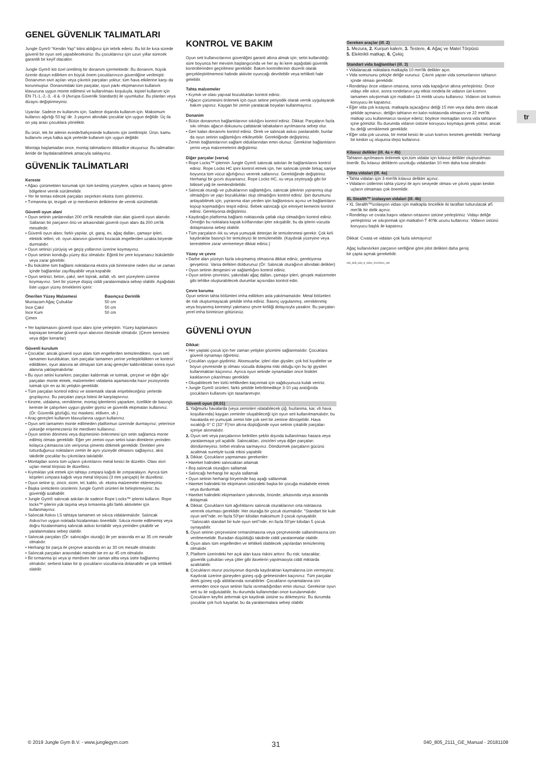GENEL GÜVENLIK TALIMATLARI
Jungle Gym® "Kendin Yap" kitini aldığınız için tebrik ederiz. Bu kit ile kısa sürede güvenli bir oyun seti yapabileceksiniz: Bu çocuklarınız için uzun yıllar sürecek garantili bir keyif olacaktır.
Jungle Gym® kiti özel üretilmiş bir donanım içermektedir. Bu donanım, büyük özenle dizayn edilirken en büyük önem çocuklarınızın güvenliğine verilmiştir. Donanımın sivri açıları veya çıkıntılı parçaları yoktur; tüm hava etkilerine karşı da korunmuştur. Donanımdaki tüm parçalar, oyun parkı ekipmanının kullanım klavuzuna uygun monte edilmesi ve kullanılması koşuluyla, kişisel kullanım için EN 71-1,-2,-3, -8 & -9 (Avrupa Güvenlik Standardı) ile uyumludur. Bu planları veya dizaynı değiştirmeyiniz.
Uyarılar. Sadece ev kullanımı için. Sadece dışarıda kullanım için. Maksimum kullanıcı ağırlığı 50 kg' dir. 3 yaşının altındaki çocuklar için uygun değildir. Üç ila on yaş arası çocuklara yöneliktir.
Bu ürün, tek bir ailenin evinde/bahçesinde kullanımı için üretilmiştir. Ürün, kamu kullanımı veya halka açık yerlerde kullanım için uygun değildir.
Montaja başlamadan once, montaj talimatlarını dikkatlice okuyunuz. Bu talimatları ileride de faydalanabilmek amacıyla saklayınız.
GÜVENLİK TALİMATLARI
Kereste
• Ağacı çürümekten korumak için tüm kesilmiş yüzeylere, uçlara ve basınç gören bölgelere vernik sürülmelidir.
• Yer ile temas edecek parçaları seçerken ekstra özen gösteriniz.
• Tırmanma ipi, tezgah ve ip merdivenin deliklerine de vernik sürülmelidir.
Güvenli oyun alani
• Oyun setinin yanlarından 200 cm'lik mesafede olan alan güvenli oyun alanıdır. Sallanan bir parçanın önü ve arkasındaki güvenli oyun alanı da 200 cm'lik mesafedir.
• Güvenli oyun alanı; farklı yapılar, çit, garaj, ev, ağaç dalları, çamaşır ipleri, elektrik telleri, vb. oyun alanının güvenini bozacak engellerden uzakta biryerde durmalıdır.
• Oyun setinizi yürüyüş ve geçiş yollarının üzerine koymayınız.
• Oyun setinin konduğu yüzey düz olmalıdır. Eğimli bir yere koyarsanız bükülebilir veya zarar görebilir.
• Bu bükülme tüm bağlantı noktalarına ekstra yük binmesine neden olur ve zaman içinde bağlantılar zayıflayabilir veya kopabilir.
• Oyun setinizi, beton, çakıl, sert toprak, asfalt, vb. sert yüzeylerin üzerine koymayınız. Sert bir yüzeye düşüş ciddi yaralanmalara sebep olabilir. Aşağıdaki liste uygun yüzey örneklerini içerir:
| Önerilen Yüzey Malzemesi | Basınçsız Derinlik |
| --- | --- |
| Muntazam Ağaç Çubuklar | 50 cm |
| İnce Çakıl | 50 cm |
| İnce Kum | 50 cm |
| Çimen | |
• Yer kaplamasını güvenli oyun alanı içine yerleştirin. Yüzey kaplamasını kapsayan kenarlar güvenli oyun alanının ötesinde olmalıdır. (Çevre kerestesi veya diğer kenarlar)
Güvenli kurulum
• Çocuklar; ancak güvenli oyun alanı tüm engellerden temizlendikten, oyun seti tamamen kurulduktan, tüm parçalar tamamen yerine yerleştirildikten ve kontrol edildikten, oyun alanına ait olmayan tüm araç-gereçler kaldırıldıktan sonra oyun alanına yaklaşmalıdırlar.
• Bu oyun setini kurarken; parçaları kaldırmak ve tutmak, çerçeve ve diğer ağır parçaları monte etmek, malzemeleri vidalama aşamasında hazır pozisyonda tutmak için en az iki yetişkin gereklidir.
• Tüm parçaları kontrol ediniz ve sistematik olarak erişebileceğiniz yerlerde gruplayınız. Bu parçaları parça listesi ile karşılaştırınız.
• Kesme, vidalama, vernikleme, montaj işlemlerini yaparken, özellikle de basınçlı kereste ile çalışırken uygun giysiler giyiniz ve güvenlik ekipmaları kullanınız. (Ör: Güvenlik gözlüğü, toz maskesi, eldiven, vb.)
• Araç-gereçleri kullanım klavuzlarına uygun kullanınız.
• Oyun seti tamamen monte edilmeden platformun üzerinde durmayınız; yeterince yükseğe erişemezseniz bir merdiven kullanınız.
• Oyun setinin dönmesi veya düşmesinin önlenmesi için setin sağlamca monte edilmiş olması gereklidir. Eğer yer zemini oyun setini tutan direklerin yerinden kolayca çıkmasına izin veriyorsa çimento dökmek gereklidir. Direkleri yere tutturduğunuz noktaların zemin ile aynı yüzeyde olmasını sağlayınız, aksi takdirde çocuklar bu çıkıntılara takılabilir.
• Montajdan sonra tüm uçların çıkıntılarını metal kesici ile düzeltin. Olası sivri uçları metal törpüsü ile düzeltiniz.
• Kıymıkları yok etmek için tahtayı zımpara kağıdı ile zımparalayın. Ayrıca tüm köşeleri zımpara kağıdı veya metal törpüsü (3 mm yarıçaplı) ile düzeltiniz.
• Oyun setine ip, zincir, sicim, tel, kablo, vb. ekstra malzemeler eklemeyiniz.
• Başka üreticilerin ürünlerini Jungle Gym® ürünleri ile birleştirmeyiniz; bu güvenliği azaltabilir.
• Jungle Gym® salıncak askıları ile sadece Rope Locks™ iplerini kullanın. Rope locks™ iplerini yük taşıma veya tırmanma gibi farklı aktiviteler için kullanmayınız.
• Salıncak Askısı LS tahtaya tamamen ve sıkıca vidalanmalıdır. Salıncak Askısı'nın uygun noktada hizalanması önemlidir. Sıkıca monte edilmemiş veya doğru hizalanmamış salıncak askısı kırılabilir veya yerinden çıkabilir ve yaralanmalara sebep olabilir.
• Salıncak parçaları (Ör: salıncağın oturağı) ile yer arasında en az 35 cm mesafe olmalıdır.
• Herhangi bir parça ile çerçeve arasında en az 30 cm mesafe olmalıdır.
• Salıncak parçaları arasındaki mesafe ise en az 45 cm olmalıdır.
• Bir tırmanma ipi veya ip merdiven her zaman altta veya üstte bağlanmış olmalıdır; serbest kalan bir ip çocukların vücutlarına dolanabilir ve çok tehlikeli olabilir.
KONTROL VE BAKIM
Oyun seti kullanıcılarının güvenliğini garanti altına almak için; setin kullanıldığı süre boyunca her mevsim başlangıcında ve her ay iki kere aşağıdaki güvenlik kontrollerinden geçirilmesi gereklidir. Bakım kontrollerinin düzenli olarak gerçekleştirilmemesi halinde aktivite oyuncağı devrilebilir veya tehlikeli hale gelebilir.
Tahta malzemeler
• Kıymık ve olası yapısal bozuklukları kontrol ediniz.
• Ağacın çürümesini önlemek için oyun setine periyodik olarak vernik uygulayarak bakım yapınız. Kaygan bir zemin yaratacak boyaları kullanmayınız.
Donanim
• Bütün donanımın bağlantılarının sıkılığını kontrol ediniz. Dikkat: Parçaların fazla sıkı olması ağacın dokusunu çatlatarak tabakaların ayrılmasına sebep olur.
• Geri kalan donanımı kontrol ediniz. Direk ve salıncak askısı paslanabilir, bunlar da oyun setinin sağlamlığını etkileyebilir. Gerektiğinde değiştiriniz.
• Zemin bağlantılarının sağlam olduklarından emin olunuz. Gerekirse bağlantıların yerini veya malzemelerini değiştiriniz.
Diğer parçalar (varsa)
• Rope Locks™ iplerinin Jungle Gym® salıncak askıları ile bağlantılarını kontrol ediniz. Rope Locks HC ipini kontrol etmek için, her salıncak ipinde birkaç saniye boyunca tüm vücut ağırlığınızı vererek sallanınız. Gerektiğinde değiştiriniz. Herhangi bir gıcırtı duyarsanız, Rope Locks HC, su veya zeytinyağı gibi bir bitkisel yağ ile nemlendirilebilir.
• Salıncak oturağı ve çubuklarının sağlamlığını, salıncak iplerinin yıpranmış olup olmadığını ve yapı bozuklukları olup olmadığını kontrol ediniz. İpin durumunu anlayabilmek için, yıpranma olan yerden ipin bağlantısını açınız ve bağlantıların kopup kopmadığını tespit ediniz. Bebek salıncağı için emniyet kemerini kontrol ediniz. Gerekiyorsa değiştiriniz.
• Kaydırağın platforma bağlantı noktasında çatlak olup olmadığını kontrol ediniz. Örneğin bu noktalara kapak kılıflarından ipler sıkışabilir, bu da iplerin vücuda dolaşmasına sebep olabilir.
• Tüm parçaların ılık su veya yumuşak deterjan ile temizlenmesi gerekir. Çok kirli kaydıraklar basınçlı bir temizleyici ile temizlenebilir. (Kaydırak yüzeyine veya kerestelere zarar vermemeye dikkat ediniz.)
Yüzey ve çevre
• Darbe alan yüzeyin fazla sıkışmamış olmasına dikkat ediniz, gerekiyorsa gevşetiniz. Varsa delikleri doldurunuz (Ör: Salıncak oturağının altındaki delikler)
• Oyun setinin dengesini ve sağlamlığını kontrol ediniz.
• Oyun setinin çevresini, yakındaki ağaç dalları, çamaşır ipleri, gevşek malzemeler gibi tehlike oluşturabilecek durumlar açısından kontrol edin.
Çevre koruma
Oyun setinin tahta bölümleri imha edilirken asla yakılmamalıdır. Metal bölümleri de risk oluşturmayacak şekilde imha ediniz. Basınç uygulanmış, verniklenmiş veya boyanmış keresteyi yakmanız çevre kirliliği dolayısıyla yasaktır. Bu parçaları yerel imha biriminize götürünüz.
GÜVENLİ OYUN
Dikkat:
• Her yaştaki çocuk için her zaman yetişkin gözetimi sağlanmalıdır. Çocuklara güvenli oynamayı öğretiniz.
• Çocukları uygun giydiriniz. Aksesuarlar, ipleri olan giysiler, çok bol kıyafetler ve boyun çevresinde ip olması vücuda dolaşma riski olduğu için bu tip giysileri kullanmaktan kaçınınız. Ayrıca oyun setinde oynamadan once bisiklet kasklarının çıkarılması gereklidir.
• Oluşabilecek her türlü tehlikeden kaçınmak için sağduyunuza kulak veriniz.
• Jungle Gym® ürünleri, farklı şekilde belirtilmedikçe 3-10 yaş aralığında çocukların kullanımı için tasarlanmıştır.
Güvenli oyun (ill.01)
1. Yağmurlu havalarda (veya zeminleri ıslatabilecek çiğ, buzlanma, kar, vb hava koşullarında) kaygan zeminler oluşabileceği için oyun seti kullanılmamalıdır; bu havalarda en yumuşak zemin bile çok sert bir zemine dönüşebilir. Hava sıcaklığı 0° C (32° F)'nin altına düştüğünde oyun setinin çıkabilir parçaları içeriye alınmalıdır.
2. Oyun seti veya parçalarının belirtilen şeklin dışında kullanılması hasara veya yaralanmaya yol açabilir. Salıncakları, zincirleri veya diğer parçaları döndürmeyiniz, birbiri etrafına sarmayınız. Döndürmek parçaların gücünü azaltmak suretiyle tuzak etkisi yapabilir.
3. Dikkat: Çocukların yapmaması gerekenler:
• Hareket halindeki salıncaktan atlamak
• Boş salıncak oturağını sallamak
• Salıncağı herhangi bir açıyla sallamak
• Oyun setinin herhangi biryerinde baş aşağı sallanmak
• Hareket halindeki bir ekipmanın üstündeki başka bir çocuğa müdahele etmek veya durdurmak
• Hareket halindeki ekipmanların yakınında, önünde, arkasında veya arasında dolaşmak
4. Dikkat: Çocukların tüm ağırlıklarını salıncak oturaklarının orta noktasına vererek oturması gereklidir. Her oturağa bir çocuk oturmalıdır. "Standart bir kule oyun seti"nde; en fazla 50'şer kilodan maksimum 3 çocuk oynayabilir. "Salıncaklı standart bir kule oyun seti"nde; en fazla 50'şer kilodan 5 çocuk oynayabilir.
5. Oyun setinin çerçevesine tırmanılmasına veya çerçevesinde sallanılmasına izin verilmemelidir. Buradan düşüldüğü takdirde ciddi yaralanmalar olabilir.
6. Oyun alanı tüm engellerden ve tehlikeli olabilecek yapılardan temizlenmiş olmalıdır.
7. Platform üzerindeki her açık alan kaza riskini arttırır. Bu risk; tutacaklar, güvenlik çubukları veya çitler gibi ilavelerin yapılmasıyla ciddi miktarda azaltılabilir.
8. Çocukların oturur pozisyonun dışında kaydıraktan kaymalarına izin vermeyiniz. Kaydırak üzerine güneyden güneş ışığı gelmesinden kaçınınız. Tüm parçalar direk güneş ışığı aldıklarında ısınabilirler. Çocukların oynamalarına izin vermeden once oyun setinin fazla ısınmadığından emin olunuz. Gerekirse oyun seti su ile soğutulabilir, bu durumda kullanımdan once kurulanmalıdır. Çocukların keyfini arttırmak için kaydırak üstüne su dökmeyiniz. Bu durumda çocuklar çok hızlı kayarlar, bu da yaralanmalara sebep olabilir.
Gereken araçlar (ill. 2)
1. Mezura, 2. Kurşun kalem, 3. Testere, 4. Ağaç ve Matel Törpüsü
5. Elektrikli matkap, 6. Çekiç
Standart vida bağlantilari (ill. 3)
• Vidalanacak noktalara matkapla 10 mm'lik delikler açın.
• Vida somununu çekiçle deliğe vurunuz. Çıkıntı yapan vida somunlarının tahtanın içinde olması gereklidir.
• Rondelayı önce vidanın ortasına, sonra vida kapağının altına yerleştiriniz. Önce vidayı elle sıkın, sonra rondelanın yay etkisi rondela ile vidanın üst kısmını tamamen sıkıştırmak için matkabın 13 mmlik ucunu kullanınız. Vidanın üst kısmını koruyucu ile kapatınız.
• Eğer vida çok kısaysa, matkapla açacağınız deliği 15 mm veya daha derin olacak şekilde açmanızı, deliğin tahtanın en kalın noktasında olmasını ve 22 mm'lik matkap ucu kullanmanızı tavsiye ederiz; böylece montajdan sonra vida tahtanın içine gömülür. Bu durumda vidanın üstüne koruyucu koymaya gerek yoktur, ancak bu deliği verniklemek gereklidir.
• Eğer vida çok uzunsa, bir metal kesici ile uzun kısmını kesmek gereklidir. Herhangi bir keskin uç oluşursa törpü kullanınız.
Kilavuz delikler (ill. 4a + 4b)
Tahtanın ayrılmasını önlemek için,tüm vidalar için kılavuz delikler oluşturulması önerilir. Bu kılavuz deliklerin uzunluğu vidalardan 10 mm daha kısa olmalıdır.
Tahta vidalari (ill. 4a)
• Tahta vidaları için 3 mm'lik kılavuz delikler açınız.
• Vidaların üstlerinin tahta yüzeyi ile aynı seviyede olması ve çıkıntı yapan keskin uçların olmaması çok önemlidir.
XL Stealth™ izolasyon vidalari (ill. 4b)
• XL Stealth™izolasyon vidası için matkapla öncelikle iki taraftan tutturulacak ø5 mm'lik bir delik açınız.
• Rondelayı ve cıvata başını vidanın ortasının üstüne yerleştiriniz. Vidayı deliğe yerleştiriniz ve sıkıştırmak için matkabın T 40'lik ucunu kullanınız. Vidanın üstünü koruyucu başlık ile kapatınız.
Dikkat: Cıvata ve vidaları çok fazla sıkmayınız!
Ağaç kullanılırken parçanın sertliğine göre pilot delikleri daha geniş
bir çapta açmak gerekebilir.
040_805_GSI_tr_0300_20120911_nlA
tr
© 2019 Jungle Gym B.V. - www.junglegym.com 31 040_805_2111_GE_Manual - 20181108